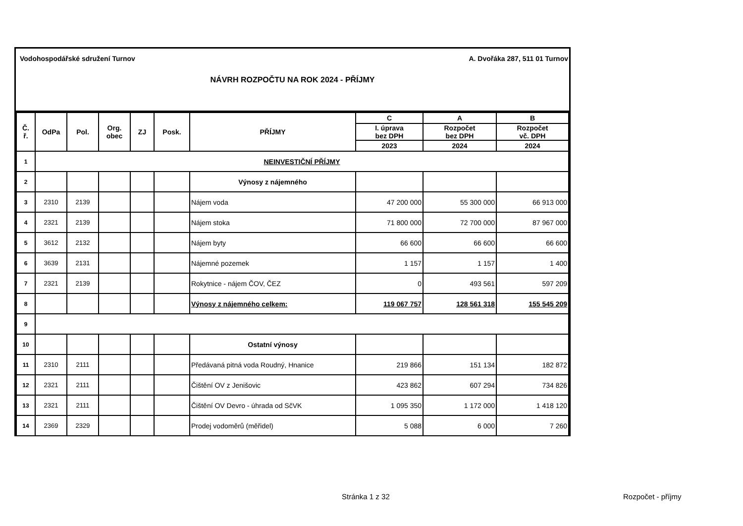Vodohospodářské sdružení Turnov A. Dvořáka 287, 511 01 Turnov
NÁVRH ROZPOČTU NA ROK 2024 - PŘÍJMY
| Č. ř. | OdPa | Pol. | Org. obec | ZJ | Posk. | PŘÍJMY | C | A | B |
| --- | --- | --- | --- | --- | --- | --- | --- | --- | --- |
| | | | | | | | I. úprava bez DPH | Rozpočet bez DPH | Rozpočet vč. DPH |
| | | | | | | | 2023 | 2024 | 2024 |
| 1 | NEINVESTIČNÍ PŘÍJMY | | | | | | | | |
| 2 | | | | | | Výnosy z nájemného | | | |
| 3 | 2310 | 2139 | | | | Nájem voda | 47 200 000 | 55 300 000 | 66 913 000 |
| 4 | 2321 | 2139 | | | | Nájem stoka | 71 800 000 | 72 700 000 | 87 967 000 |
| 5 | 3612 | 2132 | | | | Nájem byty | 66 600 | 66 600 | 66 600 |
| 6 | 3639 | 2131 | | | | Nájemné pozemek | 1 157 | 1 157 | 1 400 |
| 7 | 2321 | 2139 | | | | Rokytnice - nájem ČOV, ČEZ | 0 | 493 561 | 597 209 |
| 8 | | | | | | Výnosy z nájemného celkem: | 119 067 757 | 128 561 318 | 155 545 209 |
| 9 | | | | | | | | | |
| 10 | | | | | | Ostatní výnosy | | | |
| 11 | 2310 | 2111 | | | | Předávaná pitná voda Roudný, Hnanice | 219 866 | 151 134 | 182 872 |
| 12 | 2321 | 2111 | | | | Čištění OV z Jenišovic | 423 862 | 607 294 | 734 826 |
| 13 | 2321 | 2111 | | | | Čištění OV Devro - úhrada od SčVK | 1 095 350 | 1 172 000 | 1 418 120 |
| 14 | 2369 | 2329 | | | | Prodej vodoměrů (měřidel) | 5 088 | 6 000 | 7 260 |
Stránka 1 z 32 Rozpočet - příjmy